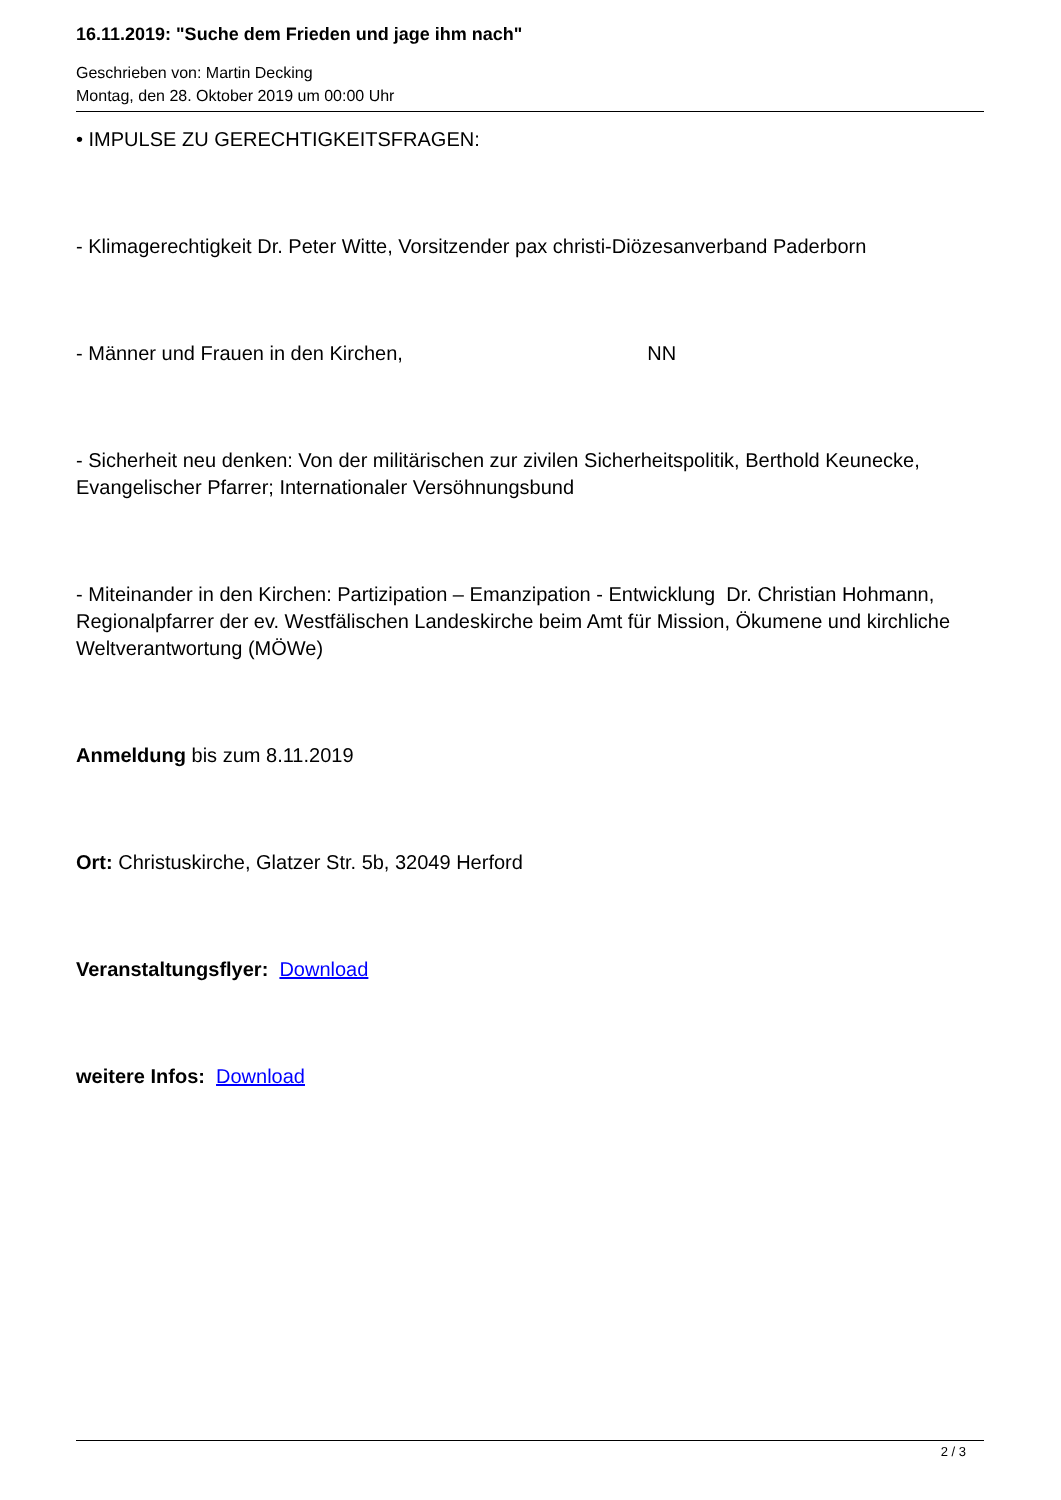16.11.2019: "Suche dem Frieden und jage ihm nach"
Geschrieben von: Martin Decking
Montag, den 28. Oktober 2019 um 00:00 Uhr
• IMPULSE ZU GERECHTIGKEITSFRAGEN:
- Klimagerechtigkeit Dr. Peter Witte, Vorsitzender pax christi-Diözesanverband Paderborn
- Männer und Frauen in den Kirchen, NN
- Sicherheit neu denken: Von der militärischen zur zivilen Sicherheitspolitik, Berthold Keunecke, Evangelischer Pfarrer; Internationaler Versöhnungsbund
- Miteinander in den Kirchen: Partizipation – Emanzipation - Entwicklung Dr. Christian Hohmann, Regionalpfarrer der ev. Westfälischen Landeskirche beim Amt für Mission, Ökumene und kirchliche Weltverantwortung (MÖWe)
Anmeldung bis zum 8.11.2019
Ort: Christuskirche, Glatzer Str. 5b, 32049 Herford
Veranstaltungsflyer: Download
weitere Infos: Download
2 / 3